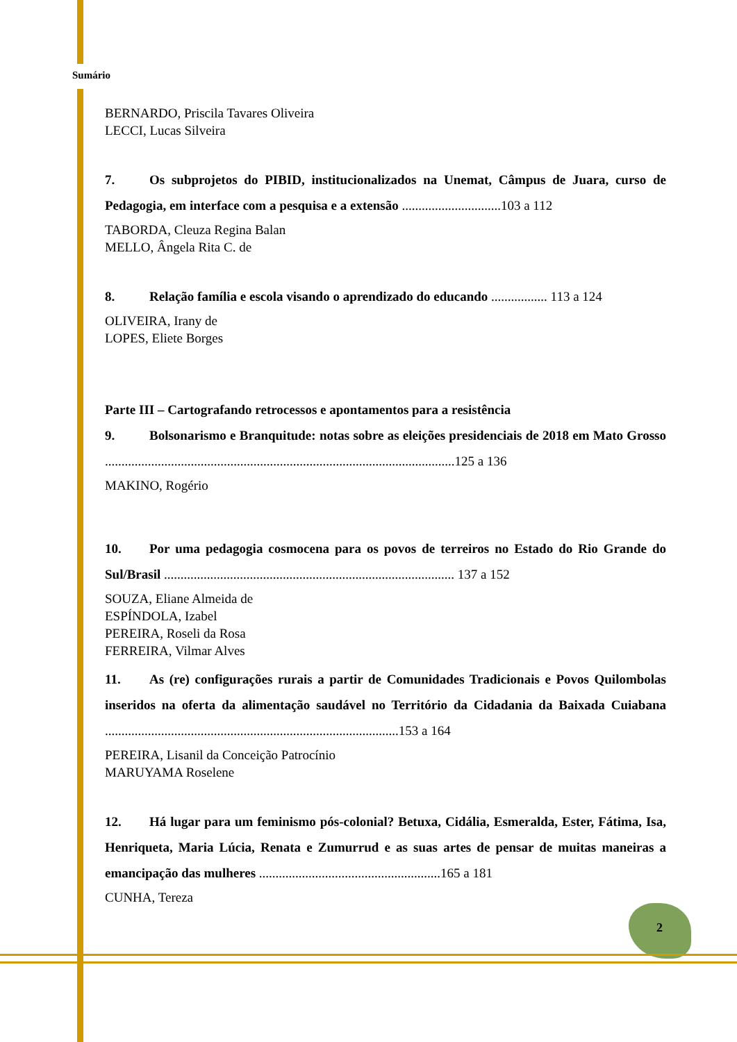Sumário
BERNARDO, Priscila Tavares Oliveira
LECCI, Lucas Silveira
7. Os subprojetos do PIBID, institucionalizados na Unemat, Câmpus de Juara, curso de Pedagogia, em interface com a pesquisa e a extensão ..............................103 a 112
TABORDA, Cleuza Regina Balan
MELLO, Ângela Rita C. de
8. Relação família e escola visando o aprendizado do educando ................. 113 a 124
OLIVEIRA, Irany de
LOPES, Eliete Borges
Parte III – Cartografando retrocessos e apontamentos para a resistência
9. Bolsonarismo e Branquitude: notas sobre as eleições presidenciais de 2018 em Mato Grosso ..........................................................................................................125 a 136
MAKINO, Rogério
10. Por uma pedagogia cosmocena para os povos de terreiros no Estado do Rio Grande do Sul/Brasil ........................................................................................ 137 a 152
SOUZA, Eliane Almeida de
ESPÍNDOLA, Izabel
PEREIRA, Roseli da Rosa
FERREIRA, Vilmar Alves
11. As (re) configurações rurais a partir de Comunidades Tradicionais e Povos Quilombolas inseridos na oferta da alimentação saudável no Território da Cidadania da Baixada Cuiabana .........................................................................................153 a 164
PEREIRA, Lisanil da Conceição Patrocínio
MARUYAMA Roselene
12. Há lugar para um feminismo pós-colonial? Betuxa, Cidália, Esmeralda, Ester, Fátima, Isa, Henriqueta, Maria Lúcia, Renata e Zumurrud e as suas artes de pensar de muitas maneiras a emancipação das mulheres .......................................................165 a 181
CUNHA, Tereza
2